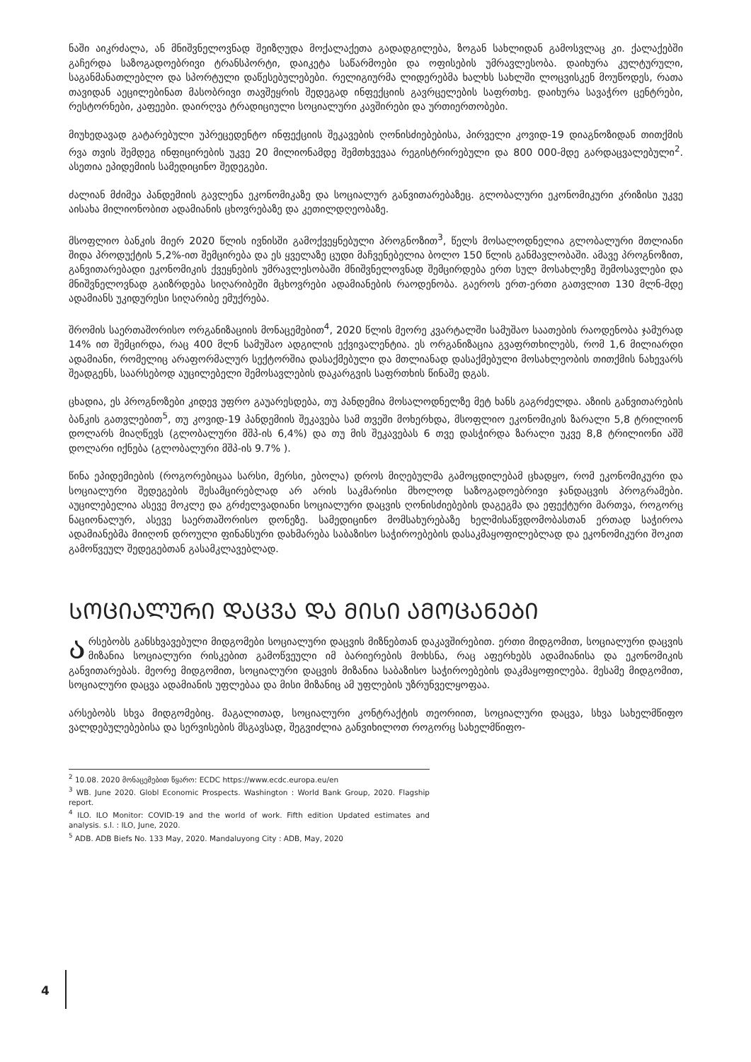ნაში აიკრძალა, ან მნიშვნელოვნად შეიზღუდა მოქალაქეთა გადადგილება, ზოგან სახლიდან გამოსვლაც კი. ქალაქებში გაჩერდა საზოგადოებრივი ტრანსპორტი, დაიკეტა საწარმოები და ოფისების უმრავლესობა. დაიხურა კულტურული, საგანმანათლებლო და სპორტული დაწესებულებები. რელიგიურმა ლიდერებმა ხალხს სახლში ლოცვისკენ მოუწოდეს, რათა თავიდან აეცილებინათ მასობრივი თავშეყრის შედეგად ინფექციის გავრცელების საფრთხე. დაიხურა სავაჭრო ცენტრები, რესტორნები, კაფეები. დაირღვა ტრადიციული სოციალური კავშირები და ურთიერთობები.
მიუხედავად გატარებული უპრეცედენტო ინფექციის შეკავების ღონისძიებებისა, პირველი კოვიდ-19 დიაგნოზიდან თითქმის რვა თვის შემდეგ ინფიცირების უკვე 20 მილიონამდე შემთხვევაა რეგისტრირებული და 800 000-მდე გარდაცვალებული<sup>2</sup>. ასეთია ეპიდემიის სამედიცინო შედეგები.
ძალიან მძიმეა პანდემიის გავლენა ეკონომიკაზე და სოციალურ განვითარებაზეც. გლობალური ეკონომიკური კრიზისი უკვე აისახა მილიონობით ადამიანის ცხოვრებაზე და კეთილდღეობაზე.
მსოფლიო ბანკის მიერ 2020 წლის ივნისში გამოქვეყნებული პროგნოზით<sup>3</sup>, წელს მოსალოდნელია გლობალური მთლიანი შიდა პროდუქტის 5,2%-ით შემცირება და ეს ყველაზე ცუდი მაჩვენებელია ბოლო 150 წლის განმავლობაში. ამავე პროგნოზით, განვითარებადი ეკონომიკის ქვეყნების უმრავლესობაში მნიშვნელოვნად შემცირდება ერთ სულ მოსახლეზე შემოსავლები და მნიშვნელოვნად გაიზრდება სიღარიბეში მცხოვრები ადამიანების რაოდენობა. გაეროს ერთ-ერთი გათვლით 130 მლნ-მდე ადამიანს უკიდურესი სიღარიბე ემუქრება.
შრომის საერთაშორისო ორგანიზაციის მონაცემებით<sup>4</sup>, 2020 წლის მეორე კვარტალში სამუშაო საათების რაოდენობა ჯამურად 14% ით შემცირდა, რაც 400 მლნ სამუშაო ადგილის ექვივალენტია. ეს ორგანიზაცია გვაფრთხილებს, რომ 1,6 მილიარდი ადამიანი, რომელიც არაფორმალურ სექტორშია დასაქმებული და მთლიანად დასაქმებული მოსახლეობის თითქმის ნახევარს შეადგენს, საარსებოდ აუცილებელი შემოსავლების დაკარგვის საფრთხის წინაშე დგას.
ცხადია, ეს პროგნოზები კიდევ უფრო გაუარესდება, თუ პანდემია მოსალოდნელზე მეტ ხანს გაგრძელდა. აზიის განვითარების ბანკის გათვლებით<sup>5</sup>, თუ კოვიდ-19 პანდემიის შეკავება სამ თვეში მოხერხდა, მსოფლიო ეკონომიკის ზარალი 5,8 ტრილიონ დოლარს მიაღწევს (გლობალური მშპ-ის 6,4%) და თუ მის შეკავებას 6 თვე დასჭირდა ზარალი უკვე 8,8 ტრილიონი აშშ დოლარი იქნება (გლობალური მშპ-ის 9.7% ).
წინა ეპიდემიების (როგორებიცაა სარსი, მერსი, ებოლა) დროს მიღებულმა გამოცდილებამ ცხადყო, რომ ეკონომიკური და სოციალური შედეგების შესამცირებლად არ არის საკმარისი მხოლოდ საზოგადოებრივი ჯანდაცვის პროგრამები. აუცილებელია ასევე მოკლე და გრძელვადიანი სოციალური დაცვის ღონისძიებების დაგეგმა და ეფექტური მართვა, როგორც ნაციონალურ, ასევე საერთაშორისო დონეზე. სამედიცინო მომსახურებაზე ხელმისაწვდომობასთან ერთად საჭიროა ადამიანებმა მიიღონ დროული ფინანსური დახმარება საბაზისო საჭიროებების დასაკმაყოფილებლად და ეკონომიკური შოკით გამოწვეულ შედეგებთან გასამკლავებლად.
ᲡᲝᲪᲘᲐᲚᲣᲠᲘ ᲓᲐᲪᲕᲐ ᲓᲐ ᲛᲘᲡᲘ ᲐᲛᲝᲪᲐᲜᲔᲑᲘ
არსებობს განსხვავებული მიდგომები სოციალური დაცვის მიზნებთან დაკავშირებით. ერთი მიდგომით, სოციალური დაცვის მიზანია სოციალური რისკებით გამოწვეული იმ ბარიერების მოხსნა, რაც აფერხებს ადამიანისა და ეკონომიკის განვითარებას. მეორე მიდგომით, სოციალური დაცვის მიზანია საბაზისო საჭიროებების დაკმაყოფილება. მესამე მიდგომით, სოციალური დაცვა ადამიანის უფლებაა და მისი მიზანიც ამ უფლების უზრუნველყოფაა.
არსებობს სხვა მიდგომებიც. მაგალითად, სოციალური კონტრაქტის თეორიით, სოციალური დაცვა, სხვა სახელმწიფო ვალდებულებებისა და სერვისების მსგავსად, შეგვიძლია განვიხილოთ როგორც სახელმწიფო-
<sup>2</sup> 10.08. 2020 მონაცემებით წყარო: ECDC https://www.ecdc.europa.eu/en
<sup>3</sup> WB. June 2020. Globl Economic Prospects. Washington : World Bank Group, 2020. Flagship report.
<sup>4</sup> ILO. ILO Monitor: COVID-19 and the world of work. Fifth edition Updated estimates and analysis. s.l. : ILO, June, 2020.
<sup>5</sup> ADB. ADB Biefs No. 133 May, 2020. Mandaluyong City : ADB, May, 2020
4